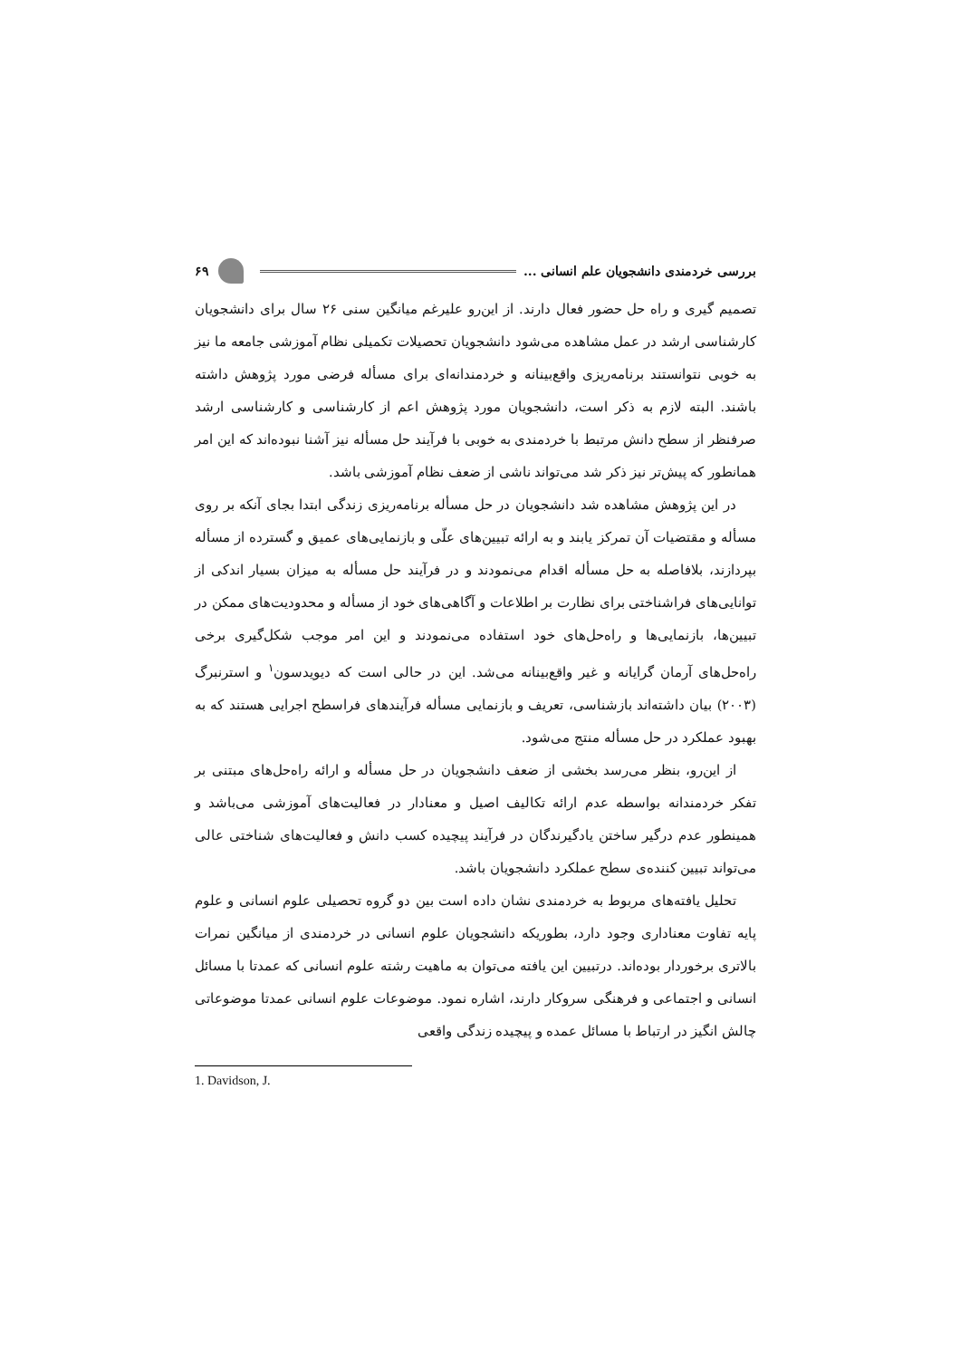بررسی خردمندی دانشجویان علم انسانی ... ۶۹
تصمیم گیری و راه حل حضور فعال دارند. از این‌رو علیرغم میانگین سنی ۲۶ سال برای دانشجویان کارشناسی ارشد در عمل مشاهده می‌شود دانشجویان تحصیلات تکمیلی نظام آموزشی جامعه ما نیز به خوبی نتوانستند برنامه‌ریزی واقع‌بینانه و خردمندانه‌ای برای مسأله فرضی مورد پژوهش داشته باشند. البته لازم به ذکر است، دانشجویان مورد پژوهش اعم از کارشناسی و کارشناسی ارشد صرفنظر از سطح دانش مرتبط با خردمندی به خوبی با فرآیند حل مسأله نیز آشنا نبوده‌اند که این امر همانطور که پیش‌تر نیز ذکر شد می‌تواند ناشی از ضعف نظام آموزشی باشد.
در این پژوهش مشاهده شد دانشجویان در حل مسأله برنامه‌ریزی زندگی ابتدا بجای آنکه بر روی مسأله و مقتضیات آن تمرکز یابند و به ارائه تبیین‌های علّی و بازنمایی‌های عمیق و گسترده از مسأله بپردازند، بلافاصله به حل مسأله اقدام می‌نمودند و در فرآیند حل مسأله به میزان بسیار اندکی از توانایی‌های فراشناختی برای نظارت بر اطلاعات و آگاهی‌های خود از مسأله و محدودیت‌های ممکن در تبیین‌ها، بازنمایی‌ها و راه‌حل‌های خود استفاده می‌نمودند و این امر موجب شکل‌گیری برخی راه‌حل‌های آرمان گرایانه و غیر واقع‌بینانه می‌شد. این در حالی است که دیویدسون<sup>۱</sup> و استرنبرگ (۲۰۰۳) بیان داشته‌اند بازشناسی، تعریف و بازنمایی مسأله فرآیندهای فراسطح اجرایی هستند که به بهبود عملکرد در حل مسأله منتج می‌شود.
از این‌رو، بنظر می‌رسد بخشی از ضعف دانشجویان در حل مسأله و ارائه راه‌حل‌های مبتنی بر تفکر خردمندانه بواسطه عدم ارائه تکالیف اصیل و معنادار در فعالیت‌های آموزشی می‌باشد و همینطور عدم درگیر ساختن یادگیرندگان در فرآیند پیچیده کسب دانش و فعالیت‌های شناختی عالی می‌تواند تبیین کننده‌ی سطح عملکرد دانشجویان باشد.
تحلیل یافته‌های مربوط به خردمندی نشان داده است بین دو گروه تحصیلی علوم انسانی و علوم پایه تفاوت معناداری وجود دارد، بطوریکه دانشجویان علوم انسانی در خردمندی از میانگین نمرات بالاتری برخوردار بوده‌اند. درتبیین این یافته می‌توان به ماهیت رشته علوم انسانی که عمدتا با مسائل انسانی و اجتماعی و فرهنگی سروکار دارند، اشاره نمود. موضوعات علوم انسانی عمدتا موضوعاتی چالش انگیز در ارتباط با مسائل عمده و پیچیده زندگی واقعی
1. Davidson, J.